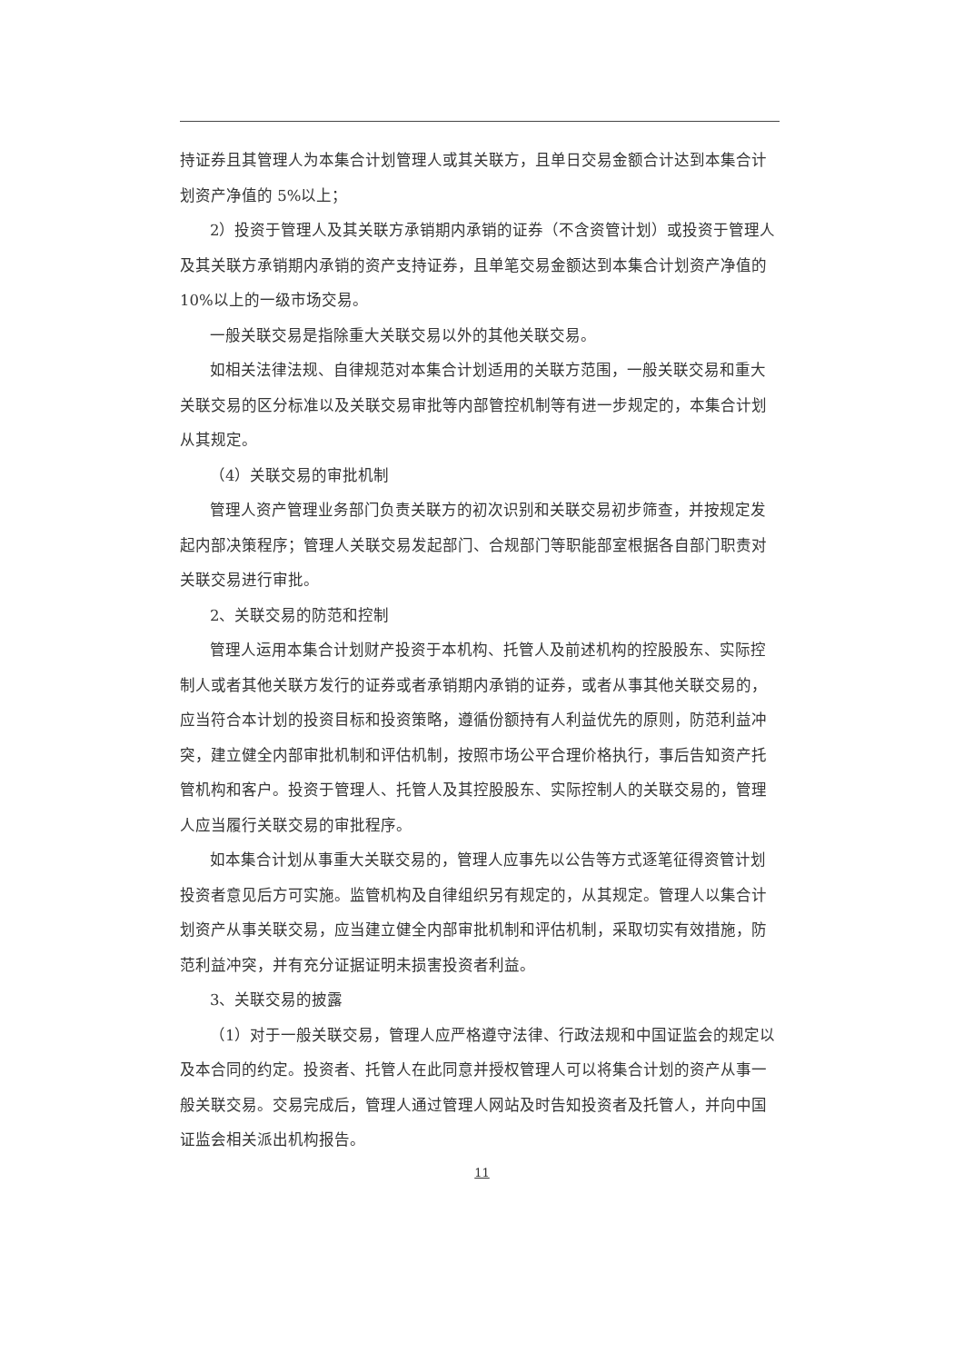持证券且其管理人为本集合计划管理人或其关联方，且单日交易金额合计达到本集合计划资产净值的 5%以上；
2）投资于管理人及其关联方承销期内承销的证券（不含资管计划）或投资于管理人及其关联方承销期内承销的资产支持证券，且单笔交易金额达到本集合计划资产净值的 10%以上的一级市场交易。
一般关联交易是指除重大关联交易以外的其他关联交易。
如相关法律法规、自律规范对本集合计划适用的关联方范围，一般关联交易和重大关联交易的区分标准以及关联交易审批等内部管控机制等有进一步规定的，本集合计划从其规定。
（4）关联交易的审批机制
管理人资产管理业务部门负责关联方的初次识别和关联交易初步筛查，并按规定发起内部决策程序；管理人关联交易发起部门、合规部门等职能部室根据各自部门职责对关联交易进行审批。
2、关联交易的防范和控制
管理人运用本集合计划财产投资于本机构、托管人及前述机构的控股股东、实际控制人或者其他关联方发行的证券或者承销期内承销的证券，或者从事其他关联交易的，应当符合本计划的投资目标和投资策略，遵循份额持有人利益优先的原则，防范利益冲突，建立健全内部审批机制和评估机制，按照市场公平合理价格执行，事后告知资产托管机构和客户。投资于管理人、托管人及其控股股东、实际控制人的关联交易的，管理人应当履行关联交易的审批程序。
如本集合计划从事重大关联交易的，管理人应事先以公告等方式逐笔征得资管计划投资者意见后方可实施。监管机构及自律组织另有规定的，从其规定。管理人以集合计划资产从事关联交易，应当建立健全内部审批机制和评估机制，采取切实有效措施，防范利益冲突，并有充分证据证明未损害投资者利益。
3、关联交易的披露
（1）对于一般关联交易，管理人应严格遵守法律、行政法规和中国证监会的规定以及本合同的约定。投资者、托管人在此同意并授权管理人可以将集合计划的资产从事一般关联交易。交易完成后，管理人通过管理人网站及时告知投资者及托管人，并向中国证监会相关派出机构报告。
11